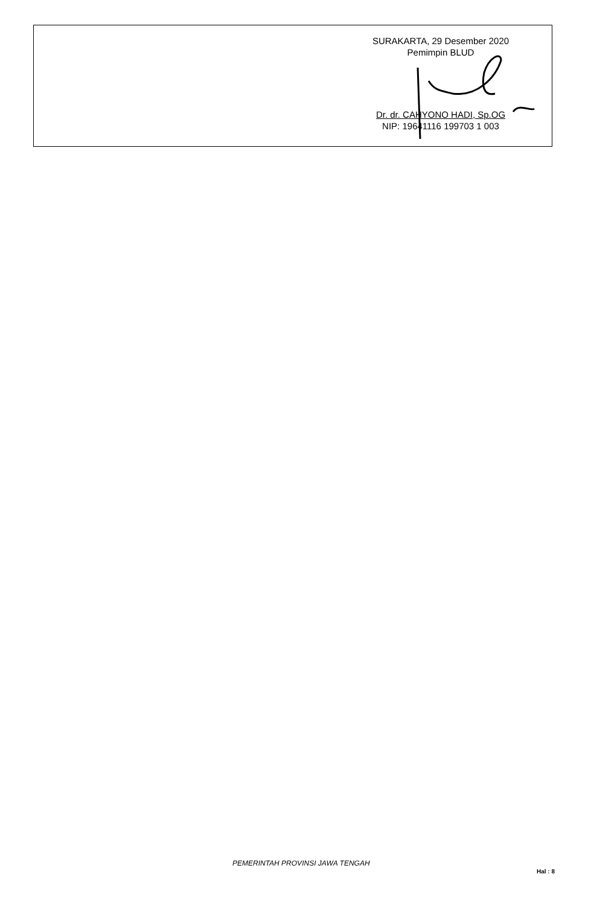SURAKARTA, 29 Desember 2020
Pemimpin BLUD
Dr. dr. CAHYONO HADI, Sp.OG
NIP: 19641116 199703 1 003
PEMERINTAH PROVINSI JAWA TENGAH
Hal : 8